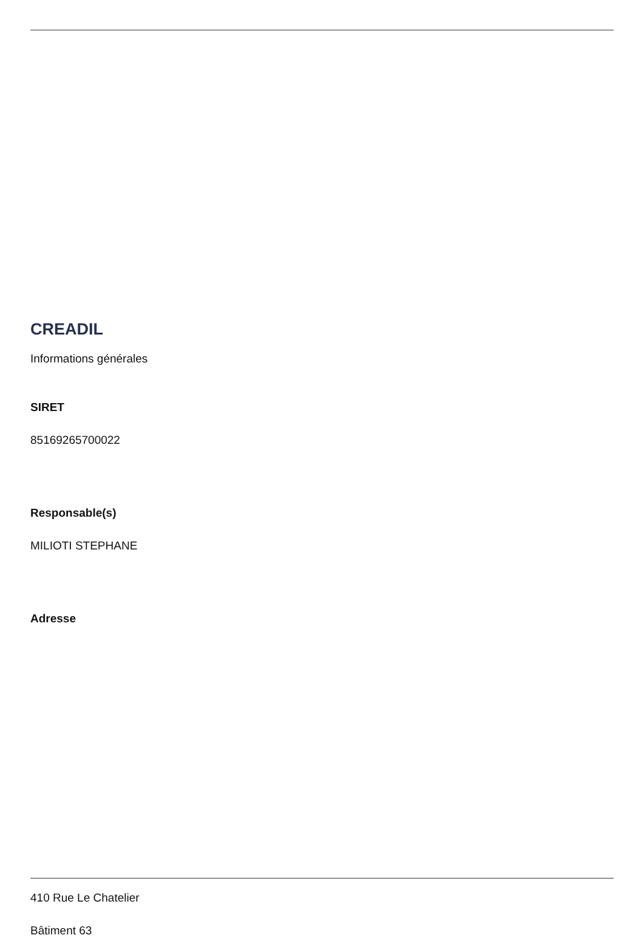CREADIL
Informations générales
SIRET
85169265700022
Responsable(s)
MILIOTI STEPHANE
Adresse
410 Rue Le Chatelier
Bâtiment 63